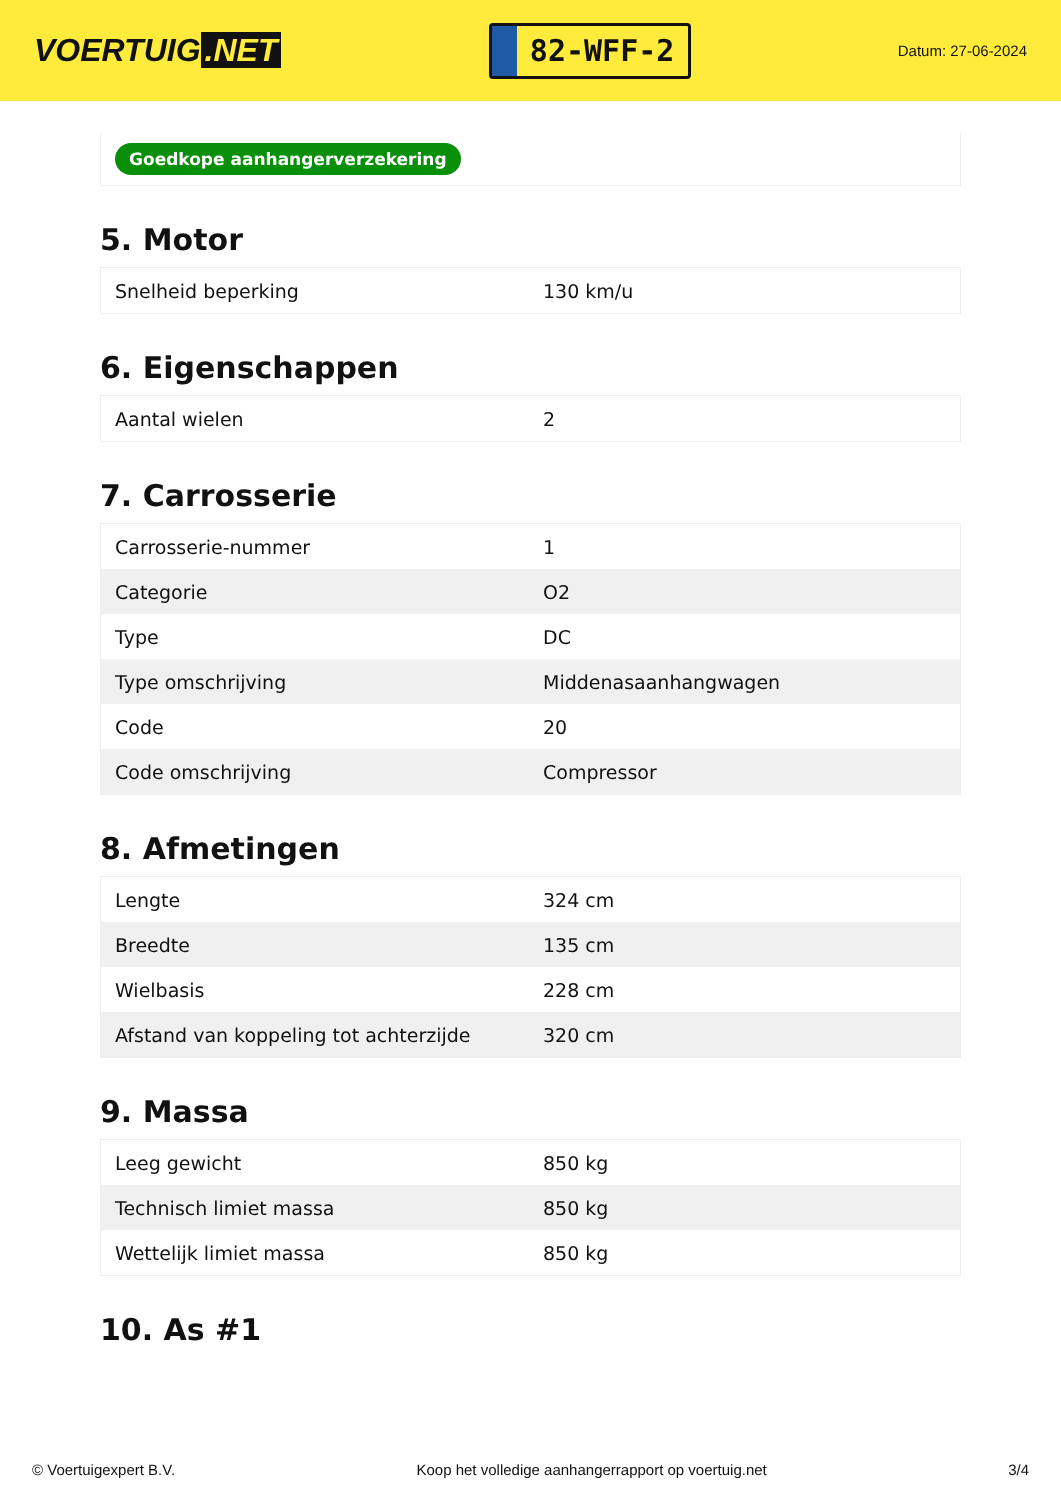VOERTUIG.NET
82-WFF-2
Datum: 27-06-2024
Goedkope aanhangerverzekering
5. Motor
| Snelheid beperking | 130 km/u |
6. Eigenschappen
| Aantal wielen | 2 |
7. Carrosserie
| Carrosserie-nummer | 1 |
| Categorie | O2 |
| Type | DC |
| Type omschrijving | Middenasaanhangwagen |
| Code | 20 |
| Code omschrijving | Compressor |
8. Afmetingen
| Lengte | 324 cm |
| Breedte | 135 cm |
| Wielbasis | 228 cm |
| Afstand van koppeling tot achterzijde | 320 cm |
9. Massa
| Leeg gewicht | 850 kg |
| Technisch limiet massa | 850 kg |
| Wettelijk limiet massa | 850 kg |
10. As #1
© Voertuigexpert B.V. Koop het volledige aanhangerrapport op voertuig.net 3/4